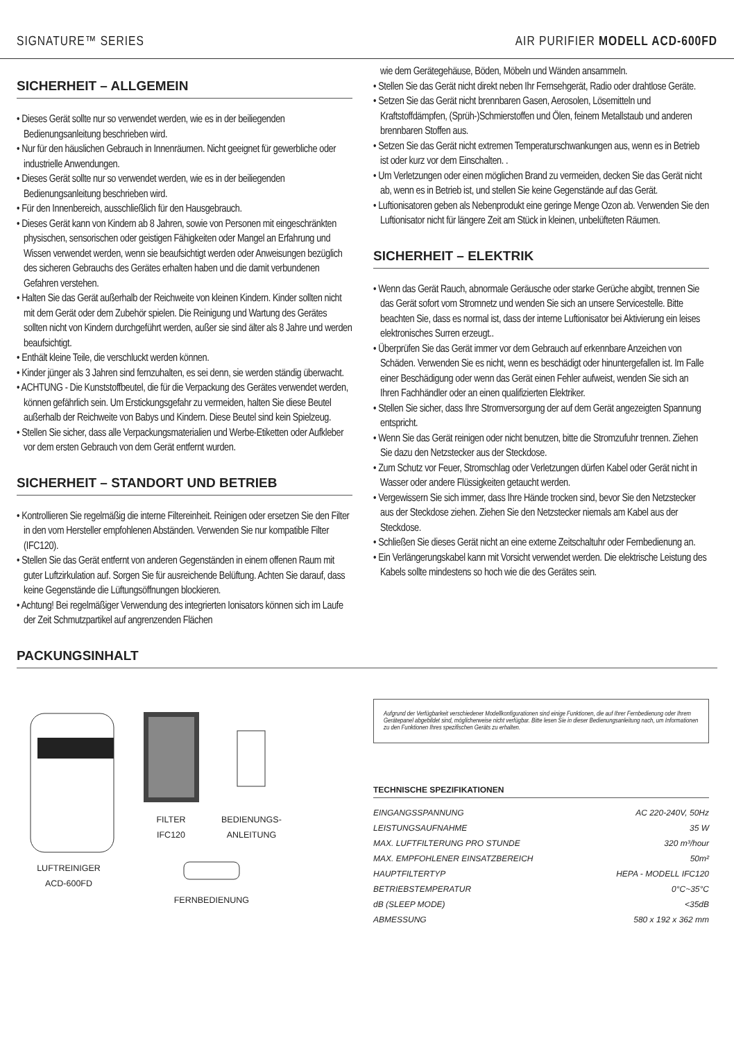SIGNATURE™ SERIES AIR PURIFIER MODELL ACD-600FD
SICHERHEIT – ALLGEMEIN
• Dieses Gerät sollte nur so verwendet werden, wie es in der beiliegenden Bedienungsanleitung beschrieben wird.
• Nur für den häuslichen Gebrauch in Innenräumen. Nicht geeignet für gewerbliche oder industrielle Anwendungen.
• Dieses Gerät sollte nur so verwendet werden, wie es in der beiliegenden Bedienungsanleitung beschrieben wird.
• Für den Innenbereich, ausschließlich für den Hausgebrauch.
• Dieses Gerät kann von Kindern ab 8 Jahren, sowie von Personen mit eingeschränkten physischen, sensorischen oder geistigen Fähigkeiten oder Mangel an Erfahrung und Wissen verwendet werden, wenn sie beaufsichtigt werden oder Anweisungen bezüglich des sicheren Gebrauchs des Gerätes erhalten haben und die damit verbundenen Gefahren verstehen.
• Halten Sie das Gerät außerhalb der Reichweite von kleinen Kindern. Kinder sollten nicht mit dem Gerät oder dem Zubehör spielen. Die Reinigung und Wartung des Gerätes sollten nicht von Kindern durchgeführt werden, außer sie sind älter als 8 Jahre und werden beaufsichtigt.
• Enthält kleine Teile, die verschluckt werden können.
• Kinder jünger als 3 Jahren sind fernzuhalten, es sei denn, sie werden ständig überwacht.
• ACHTUNG - Die Kunststoffbeutel, die für die Verpackung des Gerätes verwendet werden, können gefährlich sein. Um Erstickungsgefahr zu vermeiden, halten Sie diese Beutel außerhalb der Reichweite von Babys und Kindern. Diese Beutel sind kein Spielzeug.
• Stellen Sie sicher, dass alle Verpackungsmaterialien und Werbe-Etiketten oder Aufkleber vor dem ersten Gebrauch von dem Gerät entfernt wurden.
SICHERHEIT – STANDORT UND BETRIEB
• Kontrollieren Sie regelmäßig die interne Filtereinheit. Reinigen oder ersetzen Sie den Filter in den vom Hersteller empfohlenen Abständen. Verwenden Sie nur kompatible Filter (IFC120).
• Stellen Sie das Gerät entfernt von anderen Gegenständen in einem offenen Raum mit guter Luftzirkulation auf. Sorgen Sie für ausreichende Belüftung. Achten Sie darauf, dass keine Gegenstände die Lüftungsöffnungen blockieren.
• Achtung! Bei regelmäßiger Verwendung des integrierten Ionisators können sich im Laufe der Zeit Schmutzpartikel auf angrenzenden Flächen
wie dem Gerätegehäuse, Böden, Möbeln und Wänden ansammeln.
• Stellen Sie das Gerät nicht direkt neben Ihr Fernsehgerät, Radio oder drahtlose Geräte.
• Setzen Sie das Gerät nicht brennbaren Gasen, Aerosolen, Lösemitteln und Kraftstoffdämpfen, (Sprüh-)Schmierstoffen und Ölen, feinem Metallstaub und anderen brennbaren Stoffen aus.
• Setzen Sie das Gerät nicht extremen Temperaturschwankungen aus, wenn es in Betrieb ist oder kurz vor dem Einschalten. .
• Um Verletzungen oder einen möglichen Brand zu vermeiden, decken Sie das Gerät nicht ab, wenn es in Betrieb ist, und stellen Sie keine Gegenstände auf das Gerät.
• Luftionisatoren geben als Nebenprodukt eine geringe Menge Ozon ab. Verwenden Sie den Luftionisator nicht für längere Zeit am Stück in kleinen, unbelüfteten Räumen.
SICHERHEIT – ELEKTRIK
• Wenn das Gerät Rauch, abnormale Geräusche oder starke Gerüche abgibt, trennen Sie das Gerät sofort vom Stromnetz und wenden Sie sich an unsere Servicestelle. Bitte beachten Sie, dass es normal ist, dass der interne Luftionisator bei Aktivierung ein leises elektronisches Surren erzeugt..
• Überprüfen Sie das Gerät immer vor dem Gebrauch auf erkennbare Anzeichen von Schäden. Verwenden Sie es nicht, wenn es beschädigt oder hinuntergefallen ist. Im Falle einer Beschädigung oder wenn das Gerät einen Fehler aufweist, wenden Sie sich an Ihren Fachhändler oder an einen qualifizierten Elektriker.
• Stellen Sie sicher, dass Ihre Stromversorgung der auf dem Gerät angezeigten Spannung entspricht.
• Wenn Sie das Gerät reinigen oder nicht benutzen, bitte die Stromzufuhr trennen. Ziehen Sie dazu den Netzstecker aus der Steckdose.
• Zum Schutz vor Feuer, Stromschlag oder Verletzungen dürfen Kabel oder Gerät nicht in Wasser oder andere Flüssigkeiten getaucht werden.
• Vergewissern Sie sich immer, dass Ihre Hände trocken sind, bevor Sie den Netzstecker aus der Steckdose ziehen. Ziehen Sie den Netzstecker niemals am Kabel aus der Steckdose.
• Schließen Sie dieses Gerät nicht an eine externe Zeitschaltuhr oder Fernbedienung an.
• Ein Verlängerungskabel kann mit Vorsicht verwendet werden. Die elektrische Leistung des Kabels sollte mindestens so hoch wie die des Gerätes sein.
PACKUNGSINHALT
LUFTREINIGER
ACD-600FD
FILTER
IFC120
BEDIENUNGS-
ANLEITUNG
FERNBEDIENUNG
Aufgrund der Verfügbarkeit verschiedener Modellkonfigurationen sind einige Funktionen, die auf Ihrer Fernbedienung oder Ihrem Gerätepanel abgebildet sind, möglicherweise nicht verfügbar. Bitte lesen Sie in dieser Bedienungsanleitung nach, um Informationen zu den Funktionen Ihres spezifischen Geräts zu erhalten.
TECHNISCHE SPEZIFIKATIONEN
| EINGANGSSPANNUNG | AC 220-240V, 50Hz |
| LEISTUNGSAUFNAHME | 35 W |
| MAX. LUFTFILTERUNG PRO STUNDE | 320 m³/hour |
| MAX. EMPFOHLENER EINSATZBEREICH | 50m² |
| HAUPTFILTERTYP | HEPA - MODELL IFC120 |
| BETRIEBSTEMPERATUR | 0°C~35°C |
| dB (SLEEP MODE) | <35dB |
| ABMESSUNG | 580 x 192 x 362 mm |